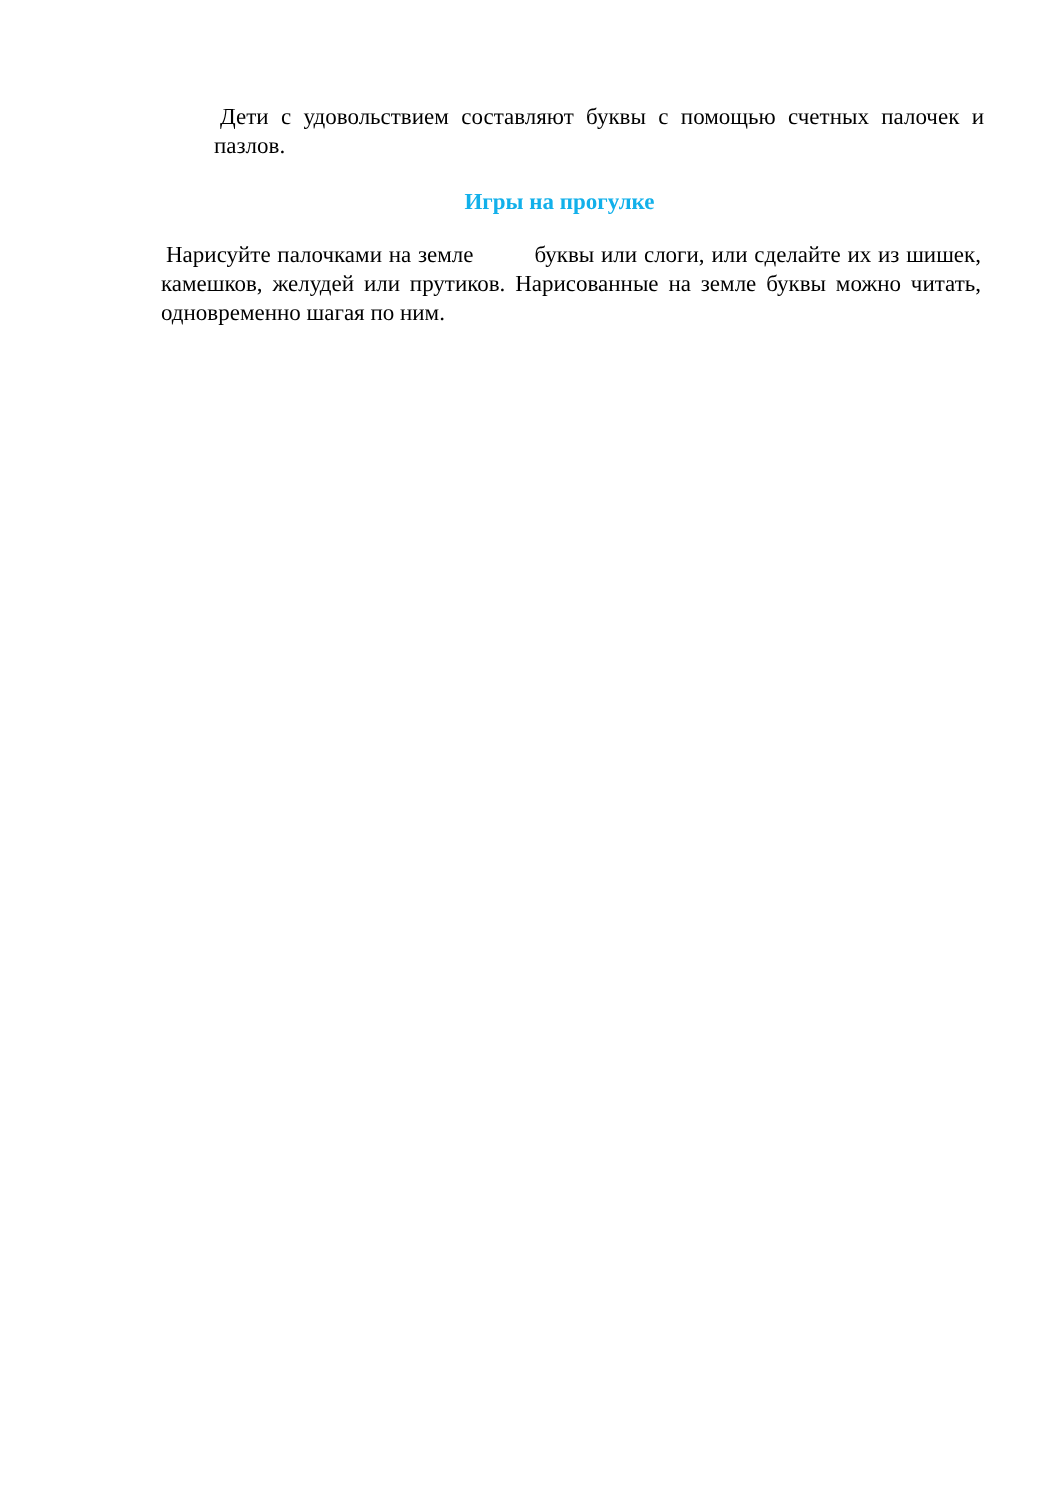Дети с удовольствием составляют буквы с помощью счетных палочек и пазлов.
Игры на прогулке
Нарисуйте палочками на земле буквы или слоги, или сделайте их из шишек, камешков, желудей или прутиков. Нарисованные на земле буквы можно читать, одновременно шагая по ним.